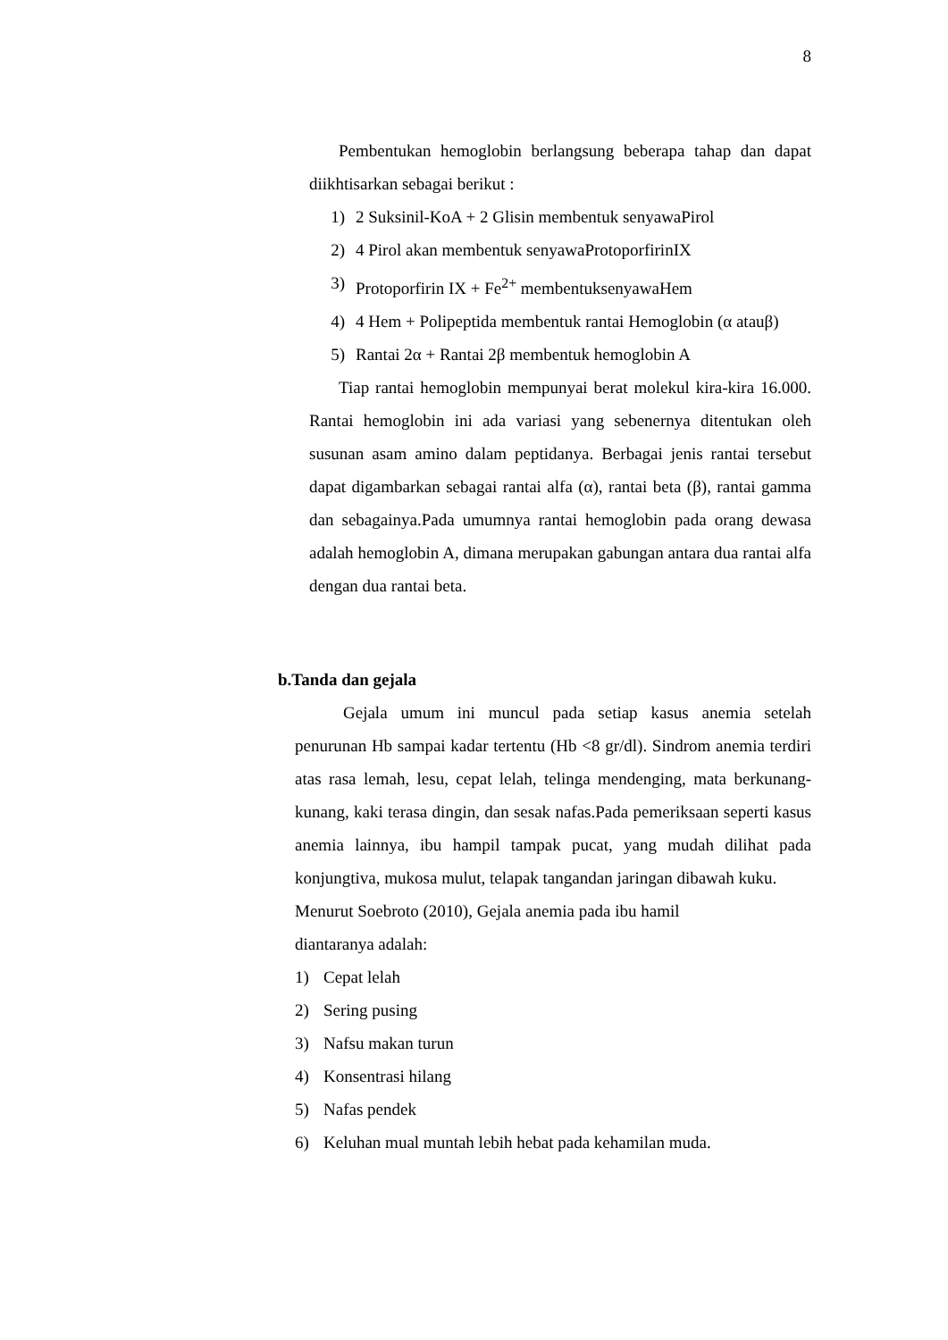8
Pembentukan hemoglobin berlangsung beberapa tahap dan dapat diikhtisarkan sebagai berikut :
1) 2 Suksinil-KoA + 2 Glisin membentuk senyawaPirol
2) 4 Pirol akan membentuk senyawaProtoporfirinIX
3) Protoporfirin IX + Fe<sup>2+</sup> membentuksenyawaHem
4) 4 Hem + Polipeptida membentuk rantai Hemoglobin (α atauβ)
5) Rantai 2α + Rantai 2β membentuk hemoglobin A
Tiap rantai hemoglobin mempunyai berat molekul kira-kira 16.000. Rantai hemoglobin ini ada variasi yang sebenernya ditentukan oleh susunan asam amino dalam peptidanya. Berbagai jenis rantai tersebut dapat digambarkan sebagai rantai alfa (α), rantai beta (β), rantai gamma dan sebagainya.Pada umumnya rantai hemoglobin pada orang dewasa adalah hemoglobin A, dimana merupakan gabungan antara dua rantai alfa dengan dua rantai beta.
b.Tanda dan gejala
Gejala umum ini muncul pada setiap kasus anemia setelah penurunan Hb sampai kadar tertentu (Hb <8 gr/dl). Sindrom anemia terdiri atas rasa lemah, lesu, cepat lelah, telinga mendenging, mata berkunang-kunang, kaki terasa dingin, dan sesak nafas.Pada pemeriksaan seperti kasus anemia lainnya, ibu hampil tampak pucat, yang mudah dilihat pada konjungtiva, mukosa mulut, telapak tangandan jaringan dibawah kuku.
Menurut Soebroto (2010), Gejala anemia pada ibu hamil
diantaranya adalah:
1) Cepat lelah
2) Sering pusing
3) Nafsu makan turun
4) Konsentrasi hilang
5) Nafas pendek
6) Keluhan mual muntah lebih hebat pada kehamilan muda.